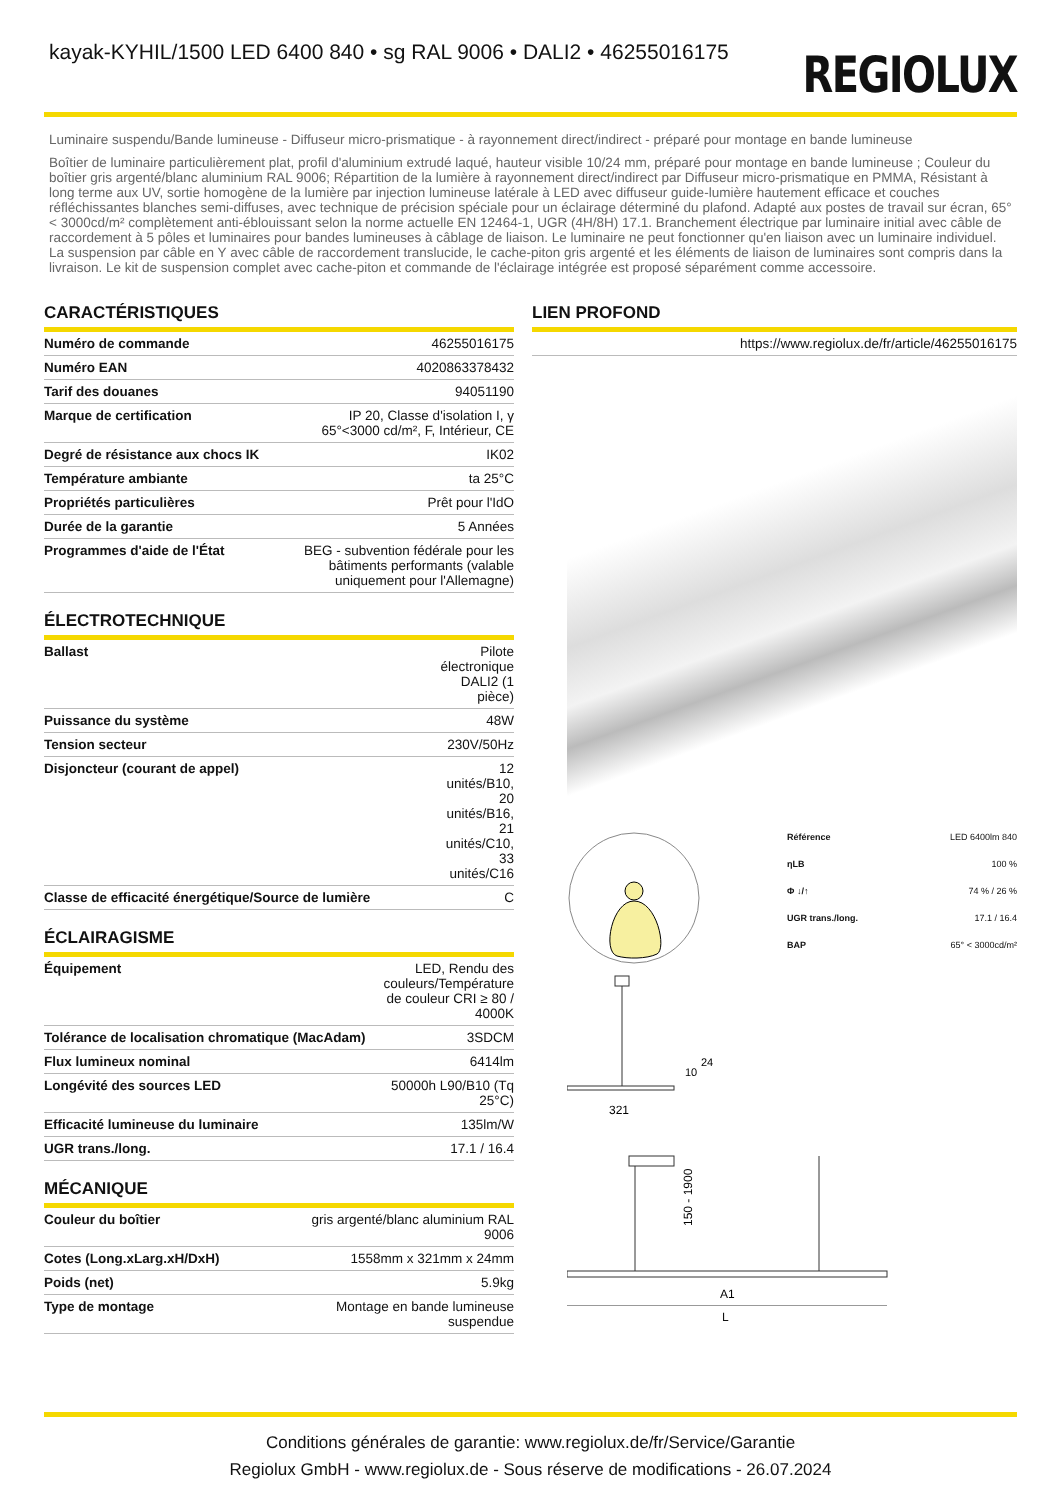kayak-KYHIL/1500 LED 6400 840 • sg RAL 9006 • DALI2 • 46255016175
REGIOLUX
Luminaire suspendu/Bande lumineuse - Diffuseur micro-prismatique - à rayonnement direct/indirect - préparé pour montage en bande lumineuse
Boîtier de luminaire particulièrement plat, profil d'aluminium extrudé laqué, hauteur visible 10/24 mm, préparé pour montage en bande lumineuse ; Couleur du boîtier gris argenté/blanc aluminium RAL 9006; Répartition de la lumière à rayonnement direct/indirect par Diffuseur micro-prismatique en PMMA, Résistant à long terme aux UV, sortie homogène de la lumière par injection lumineuse latérale à LED avec diffuseur guide-lumière hautement efficace et couches réfléchissantes blanches semi-diffuses, avec technique de précision spéciale pour un éclairage déterminé du plafond. Adapté aux postes de travail sur écran, 65° < 3000cd/m² complètement anti-éblouissant selon la norme actuelle EN 12464-1, UGR (4H/8H) 17.1. Branchement électrique par luminaire initial avec câble de raccordement à 5 pôles et luminaires pour bandes lumineuses à câblage de liaison. Le luminaire ne peut fonctionner qu'en liaison avec un luminaire individuel. La suspension par câble en Y avec câble de raccordement translucide, le cache-piton gris argenté et les éléments de liaison de luminaires sont compris dans la livraison. Le kit de suspension complet avec cache-piton et commande de l'éclairage intégrée est proposé séparément comme accessoire.
CARACTÉRISTIQUES
| Numéro de commande | 46255016175 |
| Numéro EAN | 4020863378432 |
| Tarif des douanes | 94051190 |
| Marque de certification | IP 20, Classe d'isolation I, γ 65°<3000 cd/m², F, Intérieur, CE |
| Degré de résistance aux chocs IK | IK02 |
| Température ambiante | ta 25°C |
| Propriétés particulières | Prêt pour l'IdO |
| Durée de la garantie | 5 Années |
| Programmes d'aide de l'État | BEG - subvention fédérale pour les bâtiments performants (valable uniquement pour l'Allemagne) |
ÉLECTROTECHNIQUE
| Ballast | Pilote électronique DALI2 (1 pièce) |
| Puissance du système | 48W |
| Tension secteur | 230V/50Hz |
| Disjoncteur (courant de appel) | 12 unités/B10, 20 unités/B16, 21 unités/C10, 33 unités/C16 |
| Classe de efficacité énergétique/Source de lumière | C |
ÉCLAIRAGISME
| Équipement | LED, Rendu des couleurs/Température de couleur CRI ≥ 80 / 4000K |
| Tolérance de localisation chromatique (MacAdam) | 3SDCM |
| Flux lumineux nominal | 6414lm |
| Longévité des sources LED | 50000h L90/B10 (Tq 25°C) |
| Efficacité lumineuse du luminaire | 135lm/W |
| UGR trans./long. | 17.1 / 16.4 |
MÉCANIQUE
| Couleur du boîtier | gris argenté/blanc aluminium RAL 9006 |
| Cotes (Long.xLarg.xH/DxH) | 1558mm x 321mm x 24mm |
| Poids (net) | 5.9kg |
| Type de montage | Montage en bande lumineuse suspendue |
LIEN PROFOND
| | https://www.regiolux.de/fr/article/46255016175 |
| Référence | LED 6400lm 840 |
| ηLB | 100 % |
| Φ ↓/↑ | 74 % / 26 % |
| UGR trans./long. | 17.1 / 16.4 |
| BAP | 65° < 3000cd/m² |
321
10
24
150 - 1900
A1
L
Conditions générales de garantie: www.regiolux.de/fr/Service/Garantie
Regiolux GmbH - www.regiolux.de - Sous réserve de modifications - 26.07.2024